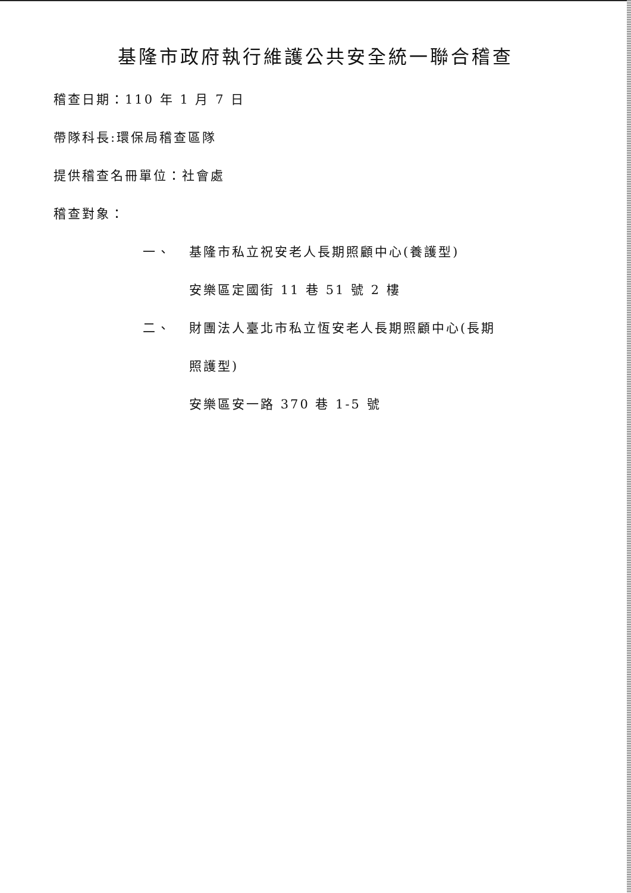基隆市政府執行維護公共安全統一聯合稽查
稽查日期：110 年 1 月 7 日
帶隊科長:環保局稽查區隊
提供稽查名冊單位：社會處
稽查對象：
一、 基隆市私立祝安老人長期照顧中心(養護型)
安樂區定國街 11 巷 51 號 2 樓
二、 財團法人臺北市私立恆安老人長期照顧中心(長期
照護型)
安樂區安一路 370 巷 1-5 號